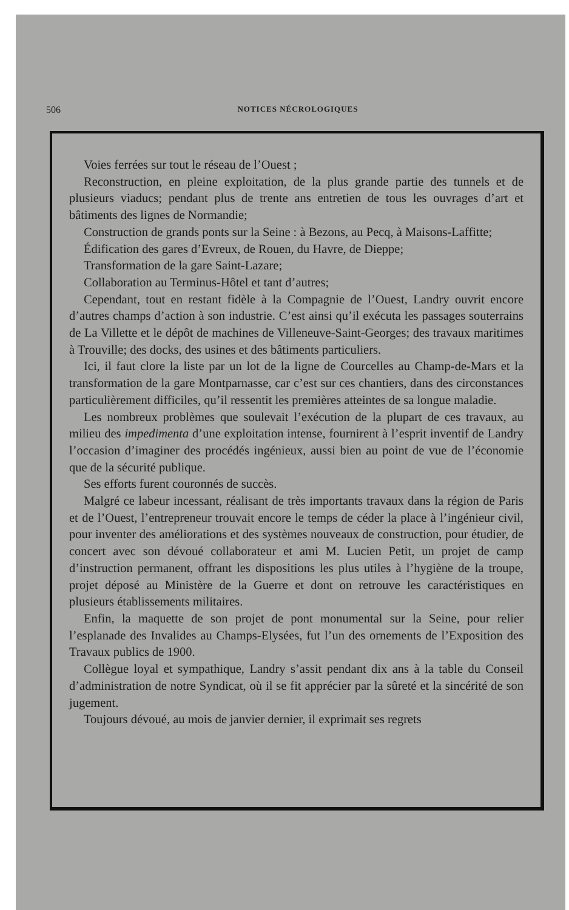506 NOTICES NÉCROLOGIQUES
Voies ferrées sur tout le réseau de l’Ouest ;
Reconstruction, en pleine exploitation, de la plus grande partie des tunnels et de plusieurs viaducs; pendant plus de trente ans entretien de tous les ouvrages d’art et bâtiments des lignes de Normandie;
Construction de grands ponts sur la Seine : à Bezons, au Pecq, à Maisons-Laffitte;
Édification des gares d’Evreux, de Rouen, du Havre, de Dieppe;
Transformation de la gare Saint-Lazare;
Collaboration au Terminus-Hôtel et tant d’autres;
Cependant, tout en restant fidèle à la Compagnie de l’Ouest, Landry ouvrit encore d’autres champs d’action à son industrie. C’est ainsi qu’il exécuta les passages souterrains de La Villette et le dépôt de machines de Villeneuve-Saint-Georges; des travaux maritimes à Trouville; des docks, des usines et des bâtiments particuliers.
Ici, il faut clore la liste par un lot de la ligne de Courcelles au Champ-de-Mars et la transformation de la gare Montparnasse, car c’est sur ces chantiers, dans des circonstances particulièrement difficiles, qu’il ressentit les premières atteintes de sa longue maladie.
Les nombreux problèmes que soulevait l’exécution de la plupart de ces travaux, au milieu des impedimenta d’une exploitation intense, fournirent à l’esprit inventif de Landry l’occasion d’imaginer des procédés ingénieux, aussi bien au point de vue de l’économie que de la sécurité publique.
Ses efforts furent couronnés de succès.
Malgré ce labeur incessant, réalisant de très importants travaux dans la région de Paris et de l’Ouest, l’entrepreneur trouvait encore le temps de céder la place à l’ingénieur civil, pour inventer des améliorations et des systèmes nouveaux de construction, pour étudier, de concert avec son dévoué collaborateur et ami M. Lucien Petit, un projet de camp d’instruction permanent, offrant les dispositions les plus utiles à l’hygiène de la troupe, projet déposé au Ministère de la Guerre et dont on retrouve les caractéristiques en plusieurs établissements militaires.
Enfin, la maquette de son projet de pont monumental sur la Seine, pour relier l’esplanade des Invalides au Champs-Elysées, fut l’un des ornements de l’Exposition des Travaux publics de 1900.
Collègue loyal et sympathique, Landry s’assit pendant dix ans à la table du Conseil d’administration de notre Syndicat, où il se fit apprécier par la sûreté et la sincérité de son jugement.
Toujours dévoué, au mois de janvier dernier, il exprimait ses regrets